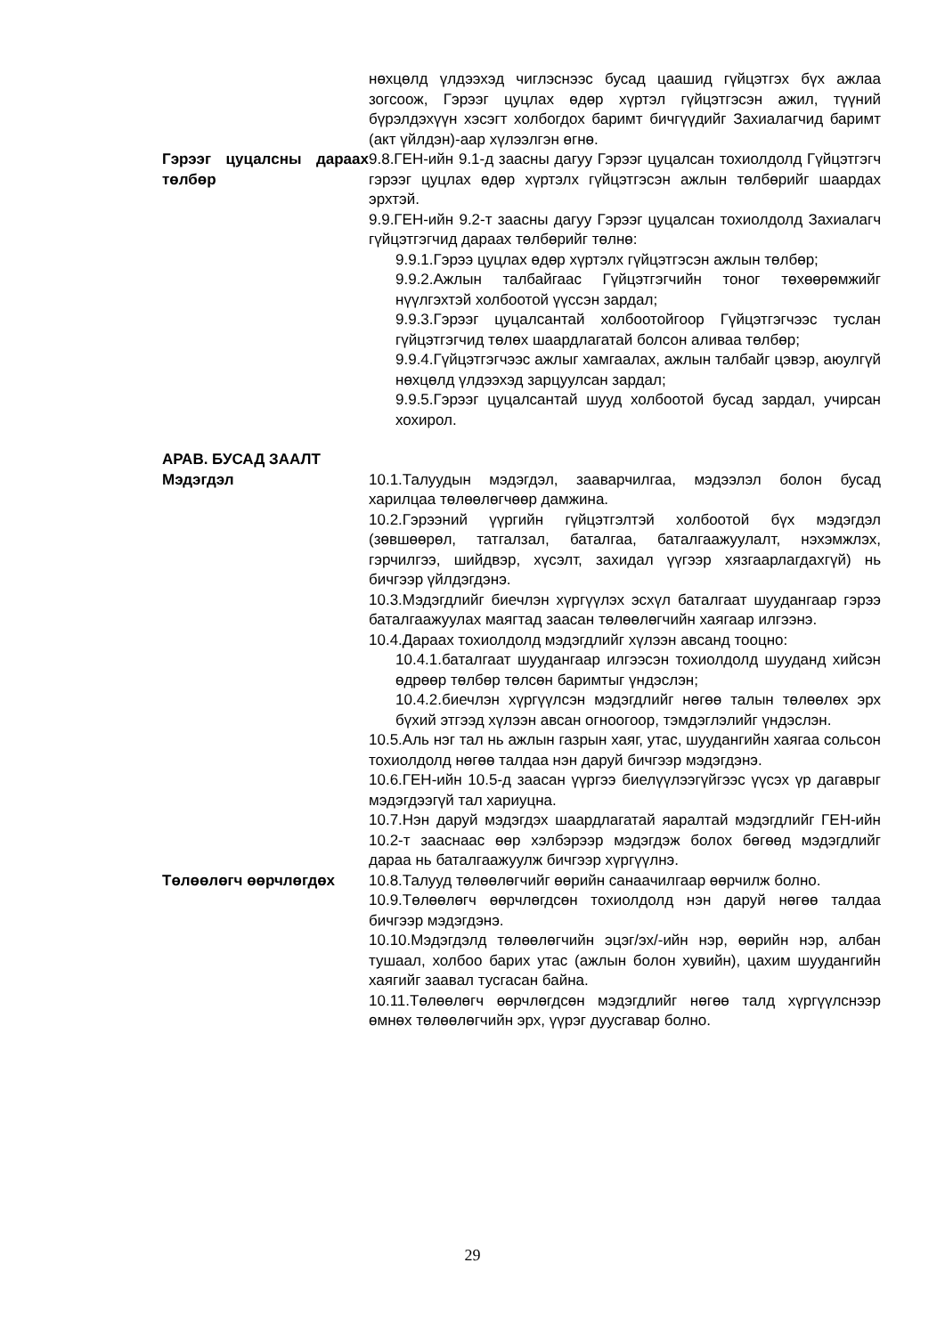нөхцөлд үлдээхэд чиглэснээс бусад цаашид гүйцэтгэх бүх ажлаа зогсоож, Гэрээг цуцлах өдөр хүртэл гүйцэтгэсэн ажил, түүний бүрэлдэхүүн хэсэгт холбогдох баримт бичгүүдийг Захиалагчид баримт (акт үйлдэн)-аар хүлээлгэн өгнө.
Гэрээг цуцалсны дараах төлбөр
9.8.ГЕН-ийн 9.1-д заасны дагуу Гэрээг цуцалсан тохиолдолд Гүйцэтгэгч гэрээг цуцлах өдөр хүртэлх гүйцэтгэсэн ажлын төлбөрийг шаардах эрхтэй.
9.9.ГЕН-ийн 9.2-т заасны дагуу Гэрээг цуцалсан тохиолдолд Захиалагч гүйцэтгэгчид дараах төлбөрийг төлнө:
9.9.1.Гэрээ цуцлах өдөр хүртэлх гүйцэтгэсэн ажлын төлбөр;
9.9.2.Ажлын талбайгаас Гүйцэтгэгчийн тоног төхөөрөмжийг нүүлгэхтэй холбоотой үүссэн зардал;
9.9.3.Гэрээг цуцалсантай холбоотойгоор Гүйцэтгэгчээс туслан гүйцэтгэгчид төлөх шаардлагатай болсон аливаа төлбөр;
9.9.4.Гүйцэтгэгчээс ажлыг хамгаалах, ажлын талбайг цэвэр, аюулгүй нөхцөлд үлдээхэд зарцуулсан зардал;
9.9.5.Гэрээг цуцалсантай шууд холбоотой бусад зардал, учирсан хохирол.
АРАВ. БУСАД ЗААЛТ
Мэдэгдэл 10.1.Талуудын мэдэгдэл, зааварчилгаа, мэдээлэл болон бусад харилцаа төлөөлөгчөөр дамжина.
10.2.Гэрээний үүргийн гүйцэтгэлтэй холбоотой бүх мэдэгдэл (зөвшөөрөл, татгалзал, баталгаа, баталгаажуулалт, нэхэмжлэх, гэрчилгээ, шийдвэр, хүсэлт, захидал үүгээр хязгаарлагдахгүй) нь бичгээр үйлдэгдэнэ.
10.3.Мэдэгдлийг биечлэн хүргүүлэх эсхүл баталгаат шуудангаар гэрээ баталгаажуулах маягтад заасан төлөөлөгчийн хаягаар илгээнэ.
10.4.Дараах тохиолдолд мэдэгдлийг хүлээн авсанд тооцно:
10.4.1.баталгаат шуудангаар илгээсэн тохиолдолд шууданд хийсэн өдрөөр төлбөр төлсөн баримтыг үндэслэн;
10.4.2.биечлэн хүргүүлсэн мэдэгдлийг нөгөө талын төлөөлөх эрх бүхий этгээд хүлээн авсан огноогоор, тэмдэглэлийг үндэслэн.
10.5.Аль нэг тал нь ажлын газрын хаяг, утас, шуудангийн хаягаа сольсон тохиолдолд нөгөө талдаа нэн даруй бичгээр мэдэгдэнэ.
10.6.ГЕН-ийн 10.5-д заасан үүргээ биелүүлээгүйгээс үүсэх үр дагаврыг мэдэгдээгүй тал хариуцна.
10.7.Нэн даруй мэдэгдэх шаардлагатай яаралтай мэдэгдлийг ГЕН-ийн 10.2-т зааснаас өөр хэлбэрээр мэдэгдэж болох бөгөөд мэдэгдлийг дараа нь баталгаажуулж бичгээр хүргүүлнэ.
Төлөөлөгч өөрчлөгдөх 10.8.Талууд төлөөлөгчийг өөрийн санаачилгаар өөрчилж болно.
10.9.Төлөөлөгч өөрчлөгдсөн тохиолдолд нэн даруй нөгөө талдаа бичгээр мэдэгдэнэ.
10.10.Мэдэгдэлд төлөөлөгчийн эцэг/эх/-ийн нэр, өөрийн нэр, албан тушаал, холбоо барих утас (ажлын болон хувийн), цахим шуудангийн хаягийг заавал тусгасан байна.
10.11.Төлөөлөгч өөрчлөгдсөн мэдэгдлийг нөгөө талд хүргүүлснээр өмнөх төлөөлөгчийн эрх, үүрэг дуусгавар болно.
29